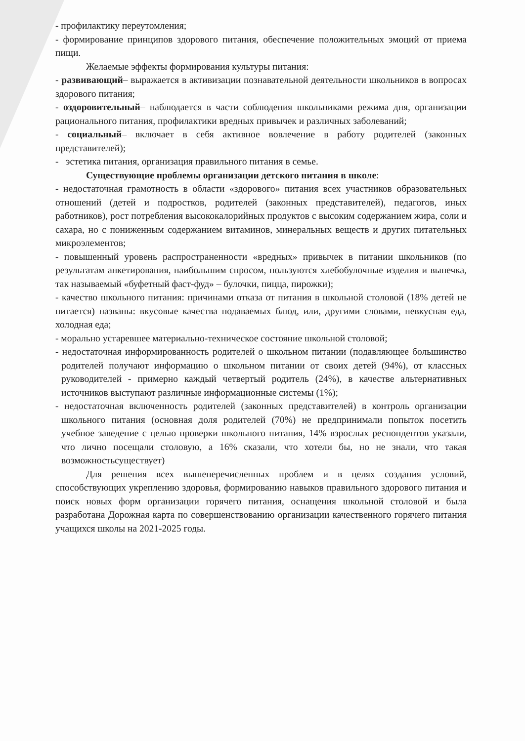- профилактику переутомления;
- формирование принципов здорового питания, обеспечение положительных эмоций от приема пищи.
Желаемые эффекты формирования культуры питания:
- развивающий– выражается в активизации познавательной деятельности школьников в вопросах здорового питания;
- оздоровительный– наблюдается в части соблюдения школьниками режима дня, организации рационального питания, профилактики вредных привычек и различных заболеваний;
- социальный– включает в себя активное вовлечение в работу родителей (законных представителей);
- эстетика питания, организация правильного питания в семье.
Существующие проблемы организации детского питания в школе:
- недостаточная грамотность в области «здорового» питания всех участников образовательных отношений (детей и подростков, родителей (законных представителей), педагогов, иных работников), рост потребления высококалорийных продуктов с высоким содержанием жира, соли и сахара, но с пониженным содержанием витаминов, минеральных веществ и других питательных микроэлементов;
- повышенный уровень распространенности «вредных» привычек в питании школьников (по результатам анкетирования, наибольшим спросом, пользуются хлебобулочные изделия и выпечка, так называемый «буфетный фаст-фуд» – булочки, пицца, пирожки);
- качество школьного питания: причинами отказа от питания в школьной столовой (18% детей не питается) названы: вкусовые качества подаваемых блюд, или, другими словами, невкусная еда, холодная еда;
- морально устаревшее материально-техническое состояние школьной столовой;
- недостаточная информированность родителей о школьном питании (подавляющее большинство родителей получают информацию о школьном питании от своих детей (94%), от классных руководителей - примерно каждый четвертый родитель (24%), в качестве альтернативных источников выступают различные информационные системы (1%);
- недостаточная включенность родителей (законных представителей) в контроль организации школьного питания (основная доля родителей (70%) не предпринимали попыток посетить учебное заведение с целью проверки школьного питания, 14% взрослых респондентов указали, что лично посещали столовую, а 16% сказали, что хотели бы, но не знали, что такая возможностьсуществует)
Для решения всех вышеперечисленных проблем и в целях создания условий, способствующих укреплению здоровья, формированию навыков правильного здорового питания и поиск новых форм организации горячего питания, оснащения школьной столовой и была разработана Дорожная карта по совершенствованию организации качественного горячего питания учащихся школы на 2021-2025 годы.